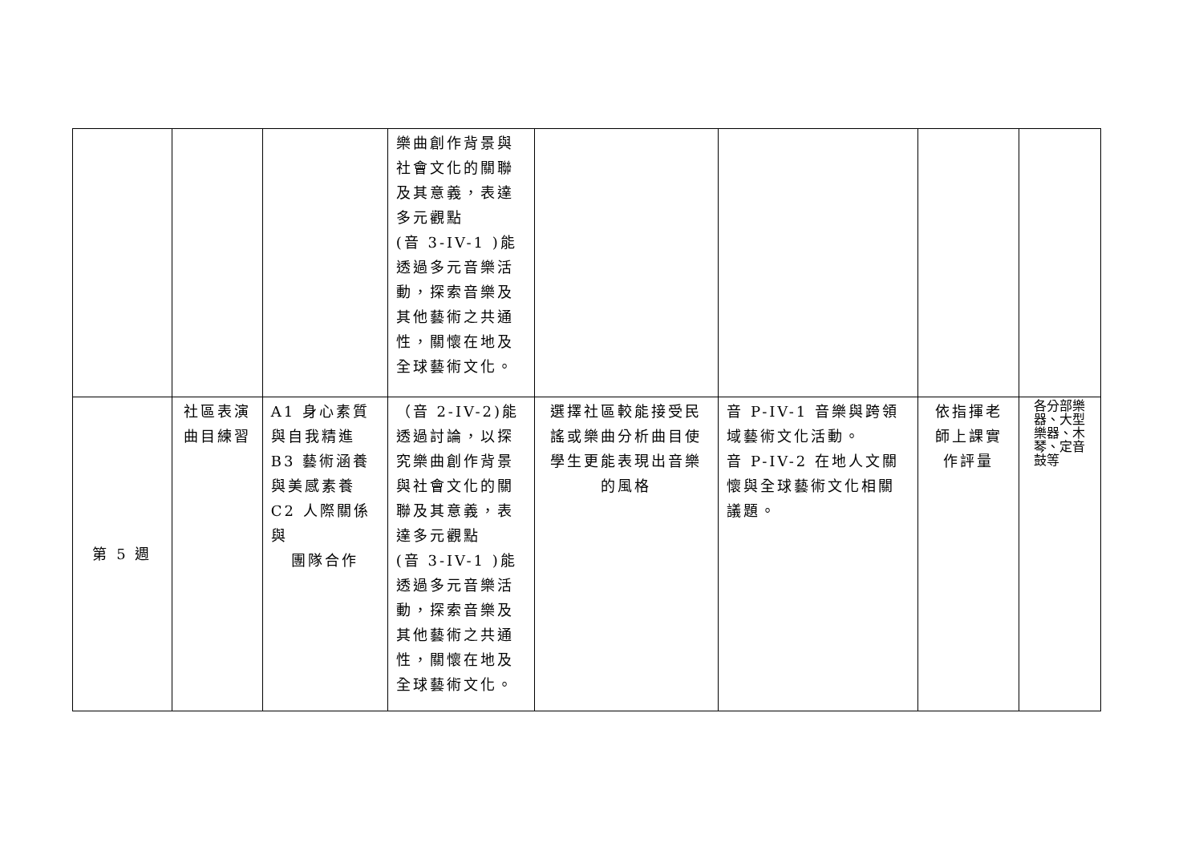| | | | 樂曲創作背景與社會文化的關聯及其意義，表達多元觀點 (音 3-IV-1 )能透過多元音樂活動，探索音樂及其他藝術之共通性，關懷在地及全球藝術文化。 | | | | |
| 第 5 週 | 社區表演曲目練習 | A1 身心素質與自我精進 B3 藝術涵養與美感素養 C2 人際關係與 團隊合作 | （音 2-IV-2)能透過討論，以探究樂曲創作背景與社會文化的關聯及其意義，表達多元觀點 (音 3-IV-1 )能透過多元音樂活動，探索音樂及其他藝術之共通性，關懷在地及全球藝術文化。 | 選擇社區較能接受民謠或樂曲分析曲目使學生更能表現出音樂的風格 | 音 P-IV-1 音樂與跨領域藝術文化活動。 音 P-IV-2 在地人文關懷與全球藝術文化相關議題。 | 依指揮老師上課實作評量 | 各分部樂器、大型樂器、木琴、定音鼓等 |